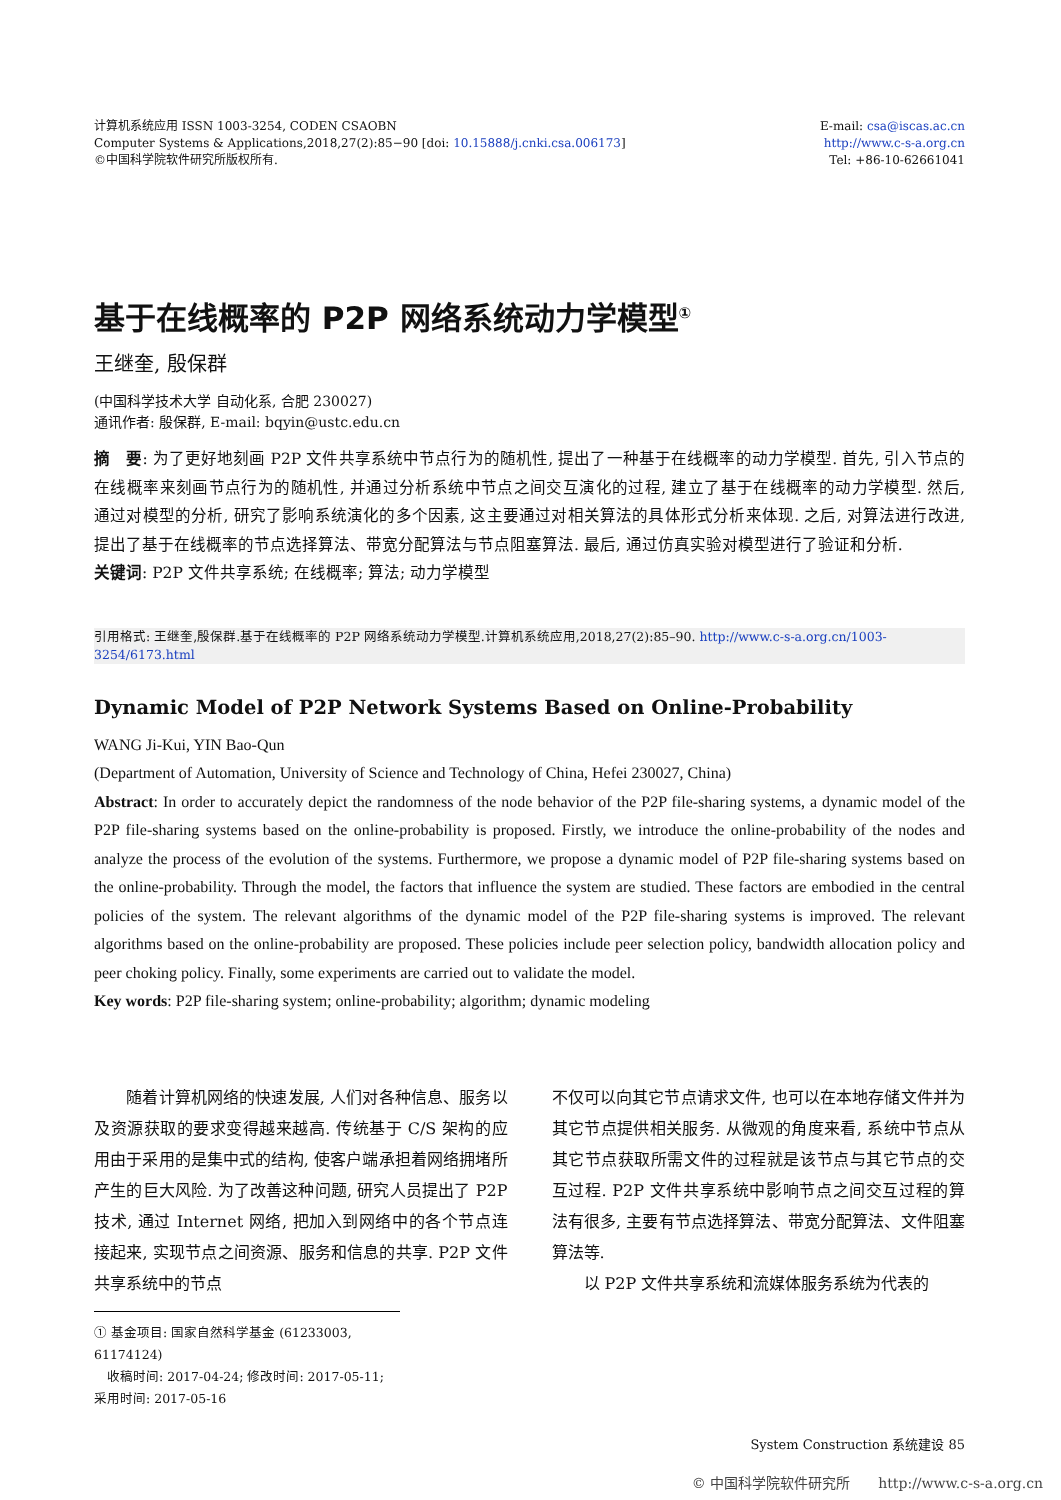计算机系统应用 ISSN 1003-3254, CODEN CSAOBN
Computer Systems & Applications,2018,27(2):85−90 [doi: 10.15888/j.cnki.csa.006173]
©中国科学院软件研究所版权所有.
E-mail: csa@iscas.ac.cn
http://www.c-s-a.org.cn
Tel: +86-10-62661041
基于在线概率的 P2P 网络系统动力学模型<sup>①</sup>
王继奎, 殷保群
(中国科学技术大学 自动化系, 合肥 230027)
通讯作者: 殷保群, E-mail: bqyin@ustc.edu.cn
摘　要: 为了更好地刻画 P2P 文件共享系统中节点行为的随机性, 提出了一种基于在线概率的动力学模型. 首先, 引入节点的在线概率来刻画节点行为的随机性, 并通过分析系统中节点之间交互演化的过程, 建立了基于在线概率的动力学模型. 然后, 通过对模型的分析, 研究了影响系统演化的多个因素, 这主要通过对相关算法的具体形式分析来体现. 之后, 对算法进行改进, 提出了基于在线概率的节点选择算法、带宽分配算法与节点阻塞算法. 最后, 通过仿真实验对模型进行了验证和分析.
关键词: P2P 文件共享系统; 在线概率; 算法; 动力学模型
引用格式: 王继奎,殷保群.基于在线概率的 P2P 网络系统动力学模型.计算机系统应用,2018,27(2):85–90. http://www.c-s-a.org.cn/1003-3254/6173.html
Dynamic Model of P2P Network Systems Based on Online-Probability
WANG Ji-Kui, YIN Bao-Qun
(Department of Automation, University of Science and Technology of China, Hefei 230027, China)
Abstract: In order to accurately depict the randomness of the node behavior of the P2P file-sharing systems, a dynamic model of the P2P file-sharing systems based on the online-probability is proposed. Firstly, we introduce the online-probability of the nodes and analyze the process of the evolution of the systems. Furthermore, we propose a dynamic model of P2P file-sharing systems based on the online-probability. Through the model, the factors that influence the system are studied. These factors are embodied in the central policies of the system. The relevant algorithms of the dynamic model of the P2P file-sharing systems is improved. The relevant algorithms based on the online-probability are proposed. These policies include peer selection policy, bandwidth allocation policy and peer choking policy. Finally, some experiments are carried out to validate the model.
Key words: P2P file-sharing system; online-probability; algorithm; dynamic modeling
　　随着计算机网络的快速发展, 人们对各种信息、服务以及资源获取的要求变得越来越高. 传统基于 C/S 架构的应用由于采用的是集中式的结构, 使客户端承担着网络拥堵所产生的巨大风险. 为了改善这种问题, 研究人员提出了 P2P 技术, 通过 Internet 网络, 把加入到网络中的各个节点连接起来, 实现节点之间资源、服务和信息的共享. P2P 文件共享系统中的节点
不仅可以向其它节点请求文件, 也可以在本地存储文件并为其它节点提供相关服务. 从微观的角度来看, 系统中节点从其它节点获取所需文件的过程就是该节点与其它节点的交互过程. P2P 文件共享系统中影响节点之间交互过程的算法有很多, 主要有节点选择算法、带宽分配算法、文件阻塞算法等.
　　以 P2P 文件共享系统和流媒体服务系统为代表的
① 基金项目: 国家自然科学基金 (61233003, 61174124)
　收稿时间: 2017-04-24; 修改时间: 2017-05-11; 采用时间: 2017-05-16
System Construction 系统建设 85
© 中国科学院软件研究所　　http://www.c-s-a.org.cn